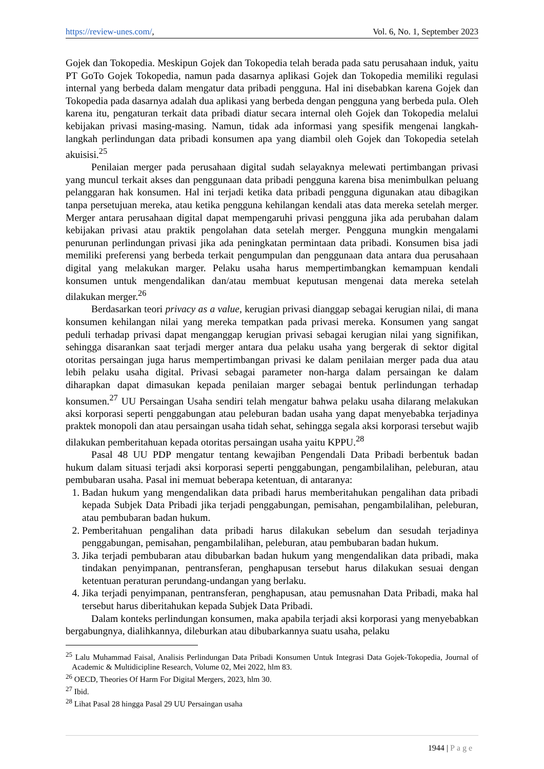https://review-unes.com/, Vol. 6, No. 1, September 2023
Gojek dan Tokopedia. Meskipun Gojek dan Tokopedia telah berada pada satu perusahaan induk, yaitu PT GoTo Gojek Tokopedia, namun pada dasarnya aplikasi Gojek dan Tokopedia memiliki regulasi internal yang berbeda dalam mengatur data pribadi pengguna. Hal ini disebabkan karena Gojek dan Tokopedia pada dasarnya adalah dua aplikasi yang berbeda dengan pengguna yang berbeda pula. Oleh karena itu, pengaturan terkait data pribadi diatur secara internal oleh Gojek dan Tokopedia melalui kebijakan privasi masing-masing. Namun, tidak ada informasi yang spesifik mengenai langkah-langkah perlindungan data pribadi konsumen apa yang diambil oleh Gojek dan Tokopedia setelah akuisisi.<sup>25</sup>
Penilaian merger pada perusahaan digital sudah selayaknya melewati pertimbangan privasi yang muncul terkait akses dan penggunaan data pribadi pengguna karena bisa menimbulkan peluang pelanggaran hak konsumen. Hal ini terjadi ketika data pribadi pengguna digunakan atau dibagikan tanpa persetujuan mereka, atau ketika pengguna kehilangan kendali atas data mereka setelah merger. Merger antara perusahaan digital dapat mempengaruhi privasi pengguna jika ada perubahan dalam kebijakan privasi atau praktik pengolahan data setelah merger. Pengguna mungkin mengalami penurunan perlindungan privasi jika ada peningkatan permintaan data pribadi. Konsumen bisa jadi memiliki preferensi yang berbeda terkait pengumpulan dan penggunaan data antara dua perusahaan digital yang melakukan marger. Pelaku usaha harus mempertimbangkan kemampuan kendali konsumen untuk mengendalikan dan/atau membuat keputusan mengenai data mereka setelah dilakukan merger.<sup>26</sup>
Berdasarkan teori privacy as a value, kerugian privasi dianggap sebagai kerugian nilai, di mana konsumen kehilangan nilai yang mereka tempatkan pada privasi mereka. Konsumen yang sangat peduli terhadap privasi dapat menganggap kerugian privasi sebagai kerugian nilai yang signifikan, sehingga disarankan saat terjadi merger antara dua pelaku usaha yang bergerak di sektor digital otoritas persaingan juga harus mempertimbangan privasi ke dalam penilaian merger pada dua atau lebih pelaku usaha digital. Privasi sebagai parameter non-harga dalam persaingan ke dalam diharapkan dapat dimasukan kepada penilaian marger sebagai bentuk perlindungan terhadap konsumen.<sup>27</sup> UU Persaingan Usaha sendiri telah mengatur bahwa pelaku usaha dilarang melakukan aksi korporasi seperti penggabungan atau peleburan badan usaha yang dapat menyebabka terjadinya praktek monopoli dan atau persaingan usaha tidah sehat, sehingga segala aksi korporasi tersebut wajib dilakukan pemberitahuan kepada otoritas persaingan usaha yaitu KPPU.<sup>28</sup>
Pasal 48 UU PDP mengatur tentang kewajiban Pengendali Data Pribadi berbentuk badan hukum dalam situasi terjadi aksi korporasi seperti penggabungan, pengambilalihan, peleburan, atau pembubaran usaha. Pasal ini memuat beberapa ketentuan, di antaranya:
1. Badan hukum yang mengendalikan data pribadi harus memberitahukan pengalihan data pribadi kepada Subjek Data Pribadi jika terjadi penggabungan, pemisahan, pengambilalihan, peleburan, atau pembubaran badan hukum.
2. Pemberitahuan pengalihan data pribadi harus dilakukan sebelum dan sesudah terjadinya penggabungan, pemisahan, pengambilalihan, peleburan, atau pembubaran badan hukum.
3. Jika terjadi pembubaran atau dibubarkan badan hukum yang mengendalikan data pribadi, maka tindakan penyimpanan, pentransferan, penghapusan tersebut harus dilakukan sesuai dengan ketentuan peraturan perundang-undangan yang berlaku.
4. Jika terjadi penyimpanan, pentransferan, penghapusan, atau pemusnahan Data Pribadi, maka hal tersebut harus diberitahukan kepada Subjek Data Pribadi.
Dalam konteks perlindungan konsumen, maka apabila terjadi aksi korporasi yang menyebabkan bergabungnya, dialihkannya, dileburkan atau dibubarkannya suatu usaha, pelaku
<sup>25</sup> Lalu Muhammad Faisal, Analisis Perlindungan Data Pribadi Konsumen Untuk Integrasi Data Gojek-Tokopedia, Journal of Academic & Multidicipline Research, Volume 02, Mei 2022, hlm 83.
<sup>26</sup> OECD, Theories Of Harm For Digital Mergers, 2023, hlm 30.
<sup>27</sup> Ibid.
<sup>28</sup> Lihat Pasal 28 hingga Pasal 29 UU Persaingan usaha
1944 | Page